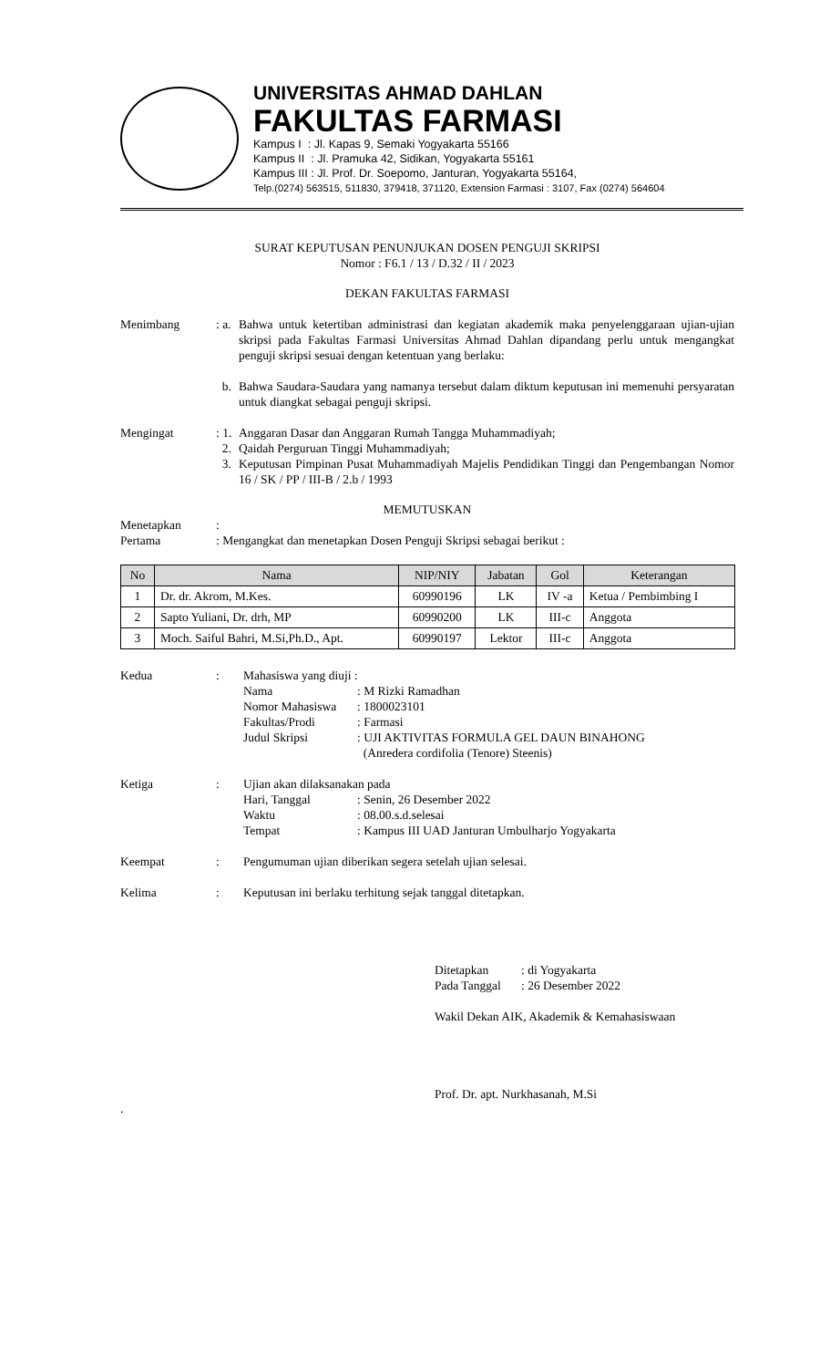UNIVERSITAS AHMAD DAHLAN
FAKULTAS FARMASI
Kampus I : Jl. Kapas 9, Semaki Yogyakarta 55166
Kampus II : Jl. Pramuka 42, Sidikan, Yogyakarta 55161
Kampus III : Jl. Prof. Dr. Soepomo, Janturan, Yogyakarta 55164,
Telp.(0274) 563515, 511830, 379418, 371120, Extension Farmasi : 3107, Fax (0274) 564604
SURAT KEPUTUSAN PENUNJUKAN DOSEN PENGUJI SKRIPSI
Nomor : F6.1 / 13 / D.32 / II / 2023
DEKAN FAKULTAS FARMASI
Menimbang : a.
Bahwa untuk ketertiban administrasi dan kegiatan akademik maka penyelenggaraan ujian-ujian skripsi pada Fakultas Farmasi Universitas Ahmad Dahlan dipandang perlu untuk mengangkat penguji skripsi sesuai dengan ketentuan yang berlaku:
b. Bahwa Saudara-Saudara yang namanya tersebut dalam diktum keputusan ini memenuhi persyaratan untuk diangkat sebagai penguji skripsi.
Mengingat : 1.
Anggaran Dasar dan Anggaran Rumah Tangga Muhammadiyah;
2. Qaidah Perguruan Tinggi Muhammadiyah;
3. Keputusan Pimpinan Pusat Muhammadiyah Majelis Pendidikan Tinggi dan Pengembangan Nomor 16 / SK / PP / III-B / 2.b / 1993
MEMUTUSKAN
Menetapkan :
Pertama : Mengangkat dan menetapkan Dosen Penguji Skripsi sebagai berikut :
| No | Nama | NIP/NIY | Jabatan | Gol | Keterangan |
| --- | --- | --- | --- | --- | --- |
| 1 | Dr. dr. Akrom, M.Kes. | 60990196 | LK | IV -a | Ketua / Pembimbing I |
| 2 | Sapto Yuliani, Dr. drh, MP | 60990200 | LK | III-c | Anggota |
| 3 | Moch. Saiful Bahri, M.Si,Ph.D., Apt. | 60990197 | Lektor | III-c | Anggota |
Kedua : Mahasiswa yang diuji :
Nama: M Rizki Ramadhan
Nomor Mahasiswa: 1800023101
Fakultas/Prodi: Farmasi
Judul Skripsi: UJI AKTIVITAS FORMULA GEL DAUN BINAHONG
(Anredera cordifolia (Tenore) Steenis)
Ketiga : Ujian akan dilaksanakan pada
Hari, Tanggal: Senin, 26 Desember 2022
Waktu: 08.00.s.d.selesai
Tempat: Kampus III UAD Janturan Umbulharjo Yogyakarta
Keempat : Pengumuman ujian diberikan segera setelah ujian selesai.
Kelima : Keputusan ini berlaku terhitung sejak tanggal ditetapkan.
Ditetapkan: di Yogyakarta
Pada Tanggal: 26 Desember 2022
Wakil Dekan AIK, Akademik & Kemahasiswaan
Prof. Dr. apt. Nurkhasanah, M.Si
.